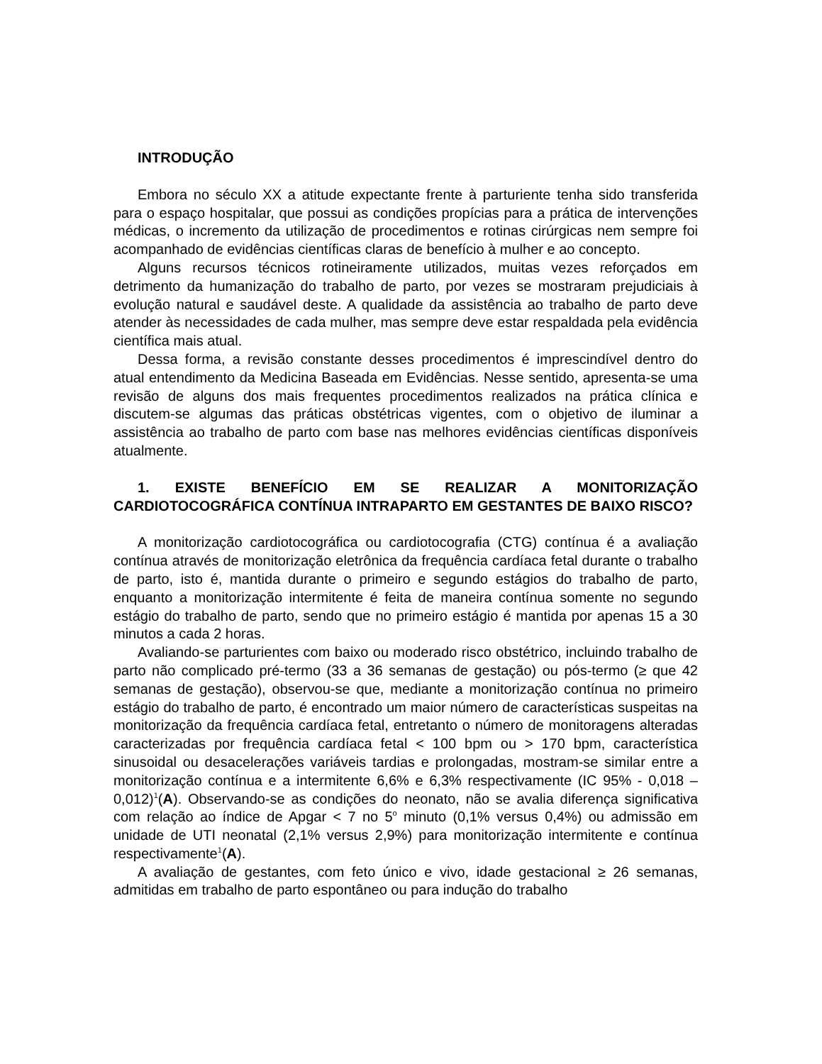INTRODUÇÃO
Embora no século XX a atitude expectante frente à parturiente tenha sido transferida para o espaço hospitalar, que possui as condições propícias para a prática de intervenções médicas, o incremento da utilização de procedimentos e rotinas cirúrgicas nem sempre foi acompanhado de evidências científicas claras de benefício à mulher e ao concepto.
Alguns recursos técnicos rotineiramente utilizados, muitas vezes reforçados em detrimento da humanização do trabalho de parto, por vezes se mostraram prejudiciais à evolução natural e saudável deste. A qualidade da assistência ao trabalho de parto deve atender às necessidades de cada mulher, mas sempre deve estar respaldada pela evidência científica mais atual.
Dessa forma, a revisão constante desses procedimentos é imprescindível dentro do atual entendimento da Medicina Baseada em Evidências. Nesse sentido, apresenta-se uma revisão de alguns dos mais frequentes procedimentos realizados na prática clínica e discutem-se algumas das práticas obstétricas vigentes, com o objetivo de iluminar a assistência ao trabalho de parto com base nas melhores evidências científicas disponíveis atualmente.
1. EXISTE BENEFÍCIO EM SE REALIZAR A MONITORIZAÇÃO CARDIOTOCOGRÁFICA CONTÍNUA INTRAPARTO EM GESTANTES DE BAIXO RISCO?
A monitorização cardiotocográfica ou cardiotocografia (CTG) contínua é a avaliação contínua através de monitorização eletrônica da frequência cardíaca fetal durante o trabalho de parto, isto é, mantida durante o primeiro e segundo estágios do trabalho de parto, enquanto a monitorização intermitente é feita de maneira contínua somente no segundo estágio do trabalho de parto, sendo que no primeiro estágio é mantida por apenas 15 a 30 minutos a cada 2 horas.
Avaliando-se parturientes com baixo ou moderado risco obstétrico, incluindo trabalho de parto não complicado pré-termo (33 a 36 semanas de gestação) ou pós-termo (≥ que 42 semanas de gestação), observou-se que, mediante a monitorização contínua no primeiro estágio do trabalho de parto, é encontrado um maior número de características suspeitas na monitorização da frequência cardíaca fetal, entretanto o número de monitoragens alteradas caracterizadas por frequência cardíaca fetal < 100 bpm ou > 170 bpm, característica sinusoidal ou desacelerações variáveis tardias e prolongadas, mostram-se similar entre a monitorização contínua e a intermitente 6,6% e 6,3% respectivamente (IC 95% - 0,018 – 0,012)<sup>1</sup>(A). Observando-se as condições do neonato, não se avalia diferença significativa com relação ao índice de Apgar < 7 no 5<sup>o</sup> minuto (0,1% versus 0,4%) ou admissão em unidade de UTI neonatal (2,1% versus 2,9%) para monitorização intermitente e contínua respectivamente<sup>1</sup>(A).
A avaliação de gestantes, com feto único e vivo, idade gestacional ≥ 26 semanas, admitidas em trabalho de parto espontâneo ou para indução do trabalho